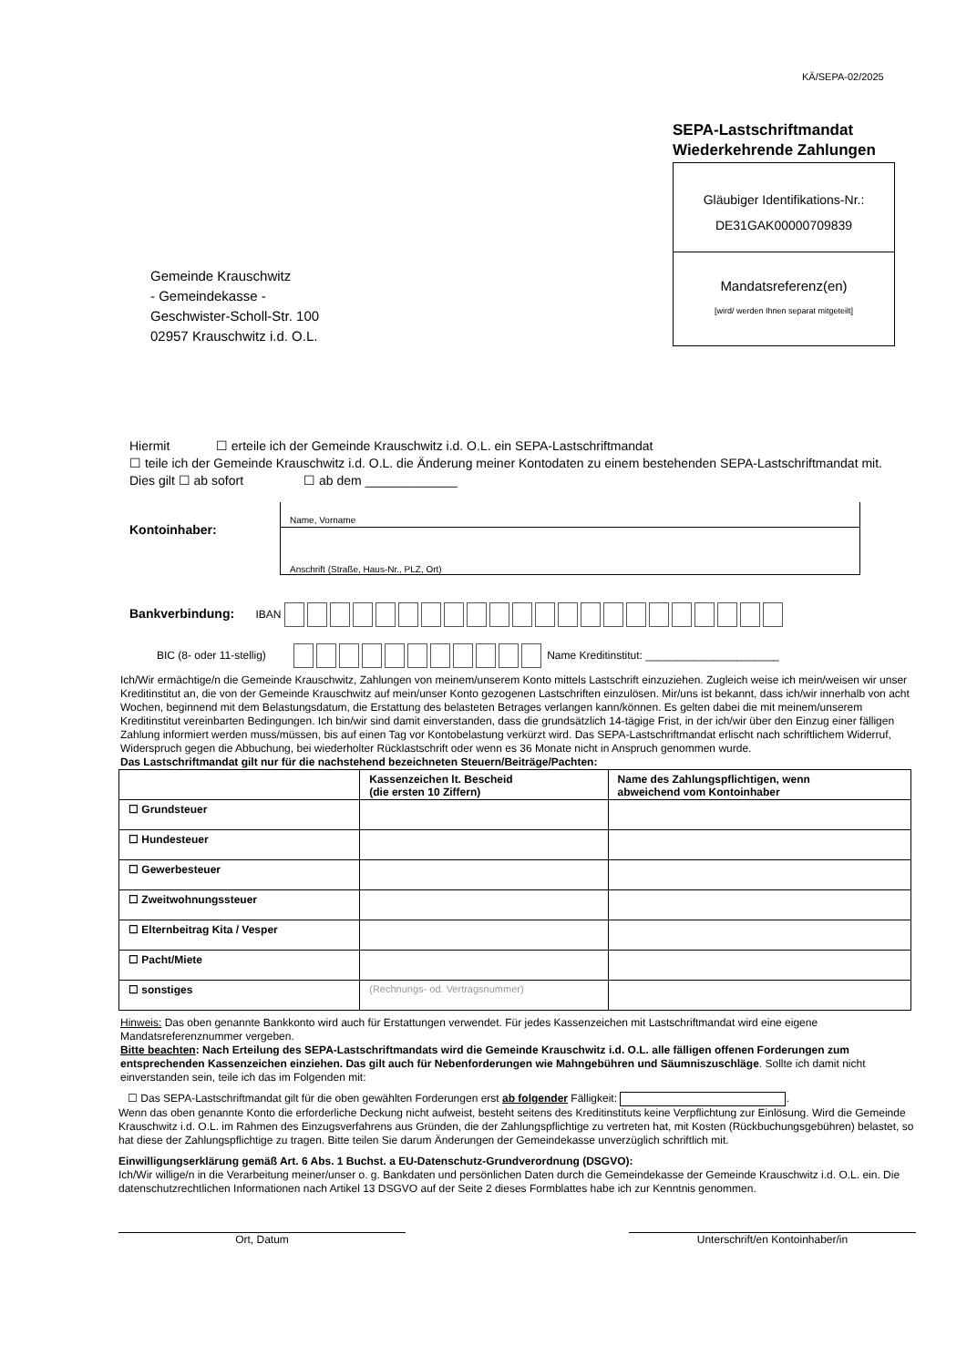KÄ/SEPA-02/2025
SEPA-Lastschriftmandat
Wiederkehrende Zahlungen
Gläubiger Identifikations-Nr.:
DE31GAK00000709839
Mandatsreferenz(en)
[wird/ werden Ihnen separat mitgeteilt]
Gemeinde Krauschwitz
- Gemeindekasse -
Geschwister-Scholl-Str. 100
02957 Krauschwitz i.d. O.L.
Hiermit ☐ erteile ich der Gemeinde Krauschwitz i.d. O.L. ein SEPA-Lastschriftmandat
☐ teile ich der Gemeinde Krauschwitz i.d. O.L. die Änderung meiner Kontodaten zu einem bestehenden SEPA-Lastschriftmandat mit.
Dies gilt ☐ ab sofort ☐ ab dem _____________
Kontoinhaber:
Name, Vorname
Anschrift (Straße, Haus-Nr., PLZ, Ort)
Bankverbindung: IBAN
BIC (8- oder 11-stellig) Name Kreditinstitut: ______________________
Ich/Wir ermächtige/n die Gemeinde Krauschwitz, Zahlungen von meinem/unserem Konto mittels Lastschrift einzuziehen. Zugleich weise ich mein/weisen wir unser Kreditinstitut an, die von der Gemeinde Krauschwitz auf mein/unser Konto gezogenen Lastschriften einzulösen. Mir/uns ist bekannt, dass ich/wir innerhalb von acht Wochen, beginnend mit dem Belastungsdatum, die Erstattung des belasteten Betrages verlangen kann/können. Es gelten dabei die mit meinem/unserem Kreditinstitut vereinbarten Bedingungen. Ich bin/wir sind damit einverstanden, dass die grundsätzlich 14-tägige Frist, in der ich/wir über den Einzug einer fälligen Zahlung informiert werden muss/müssen, bis auf einen Tag vor Kontobelastung verkürzt wird. Das SEPA-Lastschriftmandat erlischt nach schriftlichem Widerruf, Widerspruch gegen die Abbuchung, bei wiederholter Rücklastschrift oder wenn es 36 Monate nicht in Anspruch genommen wurde.
Das Lastschriftmandat gilt nur für die nachstehend bezeichneten Steuern/Beiträge/Pachten:
| | Kassenzeichen lt. Bescheid (die ersten 10 Ziffern) | Name des Zahlungspflichtigen, wenn abweichend vom Kontoinhaber |
| --- | --- | --- |
| ☐ Grundsteuer | | |
| ☐ Hundesteuer | | |
| ☐ Gewerbesteuer | | |
| ☐ Zweitwohnungssteuer | | |
| ☐ Elternbeitrag Kita / Vesper | | |
| ☐ Pacht/Miete | | |
| ☐ sonstiges | (Rechnungs- od. Vertragsnummer) | |
Hinweis: Das oben genannte Bankkonto wird auch für Erstattungen verwendet. Für jedes Kassenzeichen mit Lastschriftmandat wird eine eigene Mandatsreferenznummer vergeben.
Bitte beachten: Nach Erteilung des SEPA-Lastschriftmandats wird die Gemeinde Krauschwitz i.d. O.L. alle fälligen offenen Forderungen zum entsprechenden Kassenzeichen einziehen. Das gilt auch für Nebenforderungen wie Mahngebühren und Säumniszuschläge. Sollte ich damit nicht einverstanden sein, teile ich das im Folgenden mit:
☐ Das SEPA-Lastschriftmandat gilt für die oben gewählten Forderungen erst ab folgender Fälligkeit: .
Wenn das oben genannte Konto die erforderliche Deckung nicht aufweist, besteht seitens des Kreditinstituts keine Verpflichtung zur Einlösung. Wird die Gemeinde Krauschwitz i.d. O.L. im Rahmen des Einzugsverfahrens aus Gründen, die der Zahlungspflichtige zu vertreten hat, mit Kosten (Rückbuchungsgebühren) belastet, so hat diese der Zahlungspflichtige zu tragen. Bitte teilen Sie darum Änderungen der Gemeindekasse unverzüglich schriftlich mit.
Einwilligungserklärung gemäß Art. 6 Abs. 1 Buchst. a EU-Datenschutz-Grundverordnung (DSGVO):
Ich/Wir willige/n in die Verarbeitung meiner/unser o. g. Bankdaten und persönlichen Daten durch die Gemeindekasse der Gemeinde Krauschwitz i.d. O.L. ein. Die datenschutzrechtlichen Informationen nach Artikel 13 DSGVO auf der Seite 2 dieses Formblattes habe ich zur Kenntnis genommen.
Ort, Datum Unterschrift/en Kontoinhaber/in